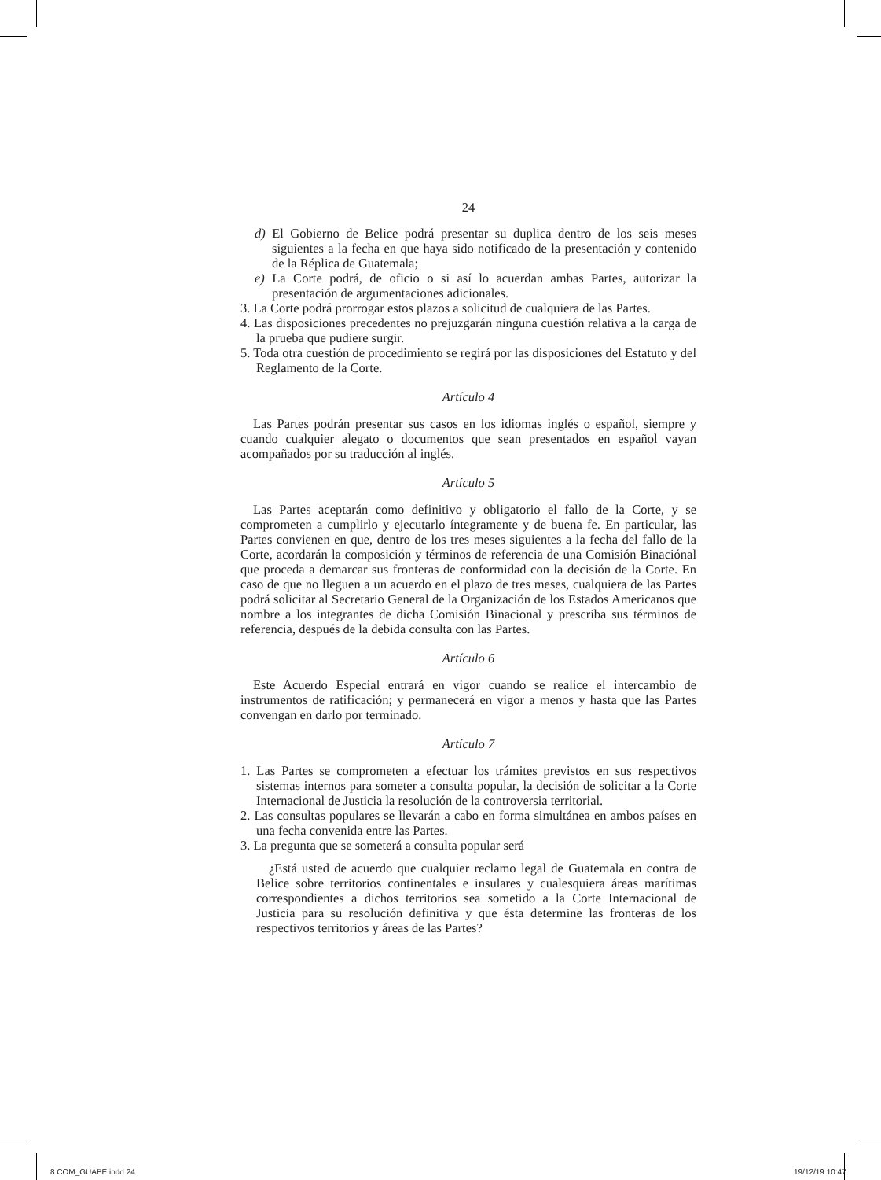24
d) El Gobierno de Belice podrá presentar su duplica dentro de los seis meses siguientes a la fecha en que haya sido notificado de la presentación y contenido de la Réplica de Guatemala;
e) La Corte podrá, de oficio o si así lo acuerdan ambas Partes, autorizar la presentación de argumentaciones adicionales.
3. La Corte podrá prorrogar estos plazos a solicitud de cualquiera de las Partes.
4. Las disposiciones precedentes no prejuzgarán ninguna cuestión relativa a la carga de la prueba que pudiere surgir.
5. Toda otra cuestión de procedimiento se regirá por las disposiciones del Estatuto y del Reglamento de la Corte.
Artículo 4
Las Partes podrán presentar sus casos en los idiomas inglés o español, siempre y cuando cualquier alegato o documentos que sean presentados en español vayan acompañados por su traducción al inglés.
Artículo 5
Las Partes aceptarán como definitivo y obligatorio el fallo de la Corte, y se comprometen a cumplirlo y ejecutarlo íntegramente y de buena fe. En particular, las Partes convienen en que, dentro de los tres meses siguientes a la fecha del fallo de la Corte, acordarán la composición y términos de referencia de una Comisión Binaciónal que proceda a demarcar sus fronteras de conformidad con la decisión de la Corte. En caso de que no lleguen a un acuerdo en el plazo de tres meses, cualquiera de las Partes podrá solicitar al Secretario General de la Organización de los Estados Americanos que nombre a los integrantes de dicha Comisión Binacional y prescriba sus términos de referencia, después de la debida consulta con las Partes.
Artículo 6
Este Acuerdo Especial entrará en vigor cuando se realice el intercambio de instrumentos de ratificación; y permanecerá en vigor a menos y hasta que las Partes convengan en darlo por terminado.
Artículo 7
1. Las Partes se comprometen a efectuar los trámites previstos en sus respectivos sistemas internos para someter a consulta popular, la decisión de solicitar a la Corte Internacional de Justicia la resolución de la controversia territorial.
2. Las consultas populares se llevarán a cabo en forma simultánea en ambos países en una fecha convenida entre las Partes.
3. La pregunta que se someterá a consulta popular será
¿Está usted de acuerdo que cualquier reclamo legal de Guatemala en contra de Belice sobre territorios continentales e insulares y cualesquiera áreas marítimas correspondientes a dichos territorios sea sometido a la Corte Internacional de Justicia para su resolución definitiva y que ésta determine las fronteras de los respectivos territorios y áreas de las Partes?
8 COM_GUABE.indd 24 19/12/19 10:47